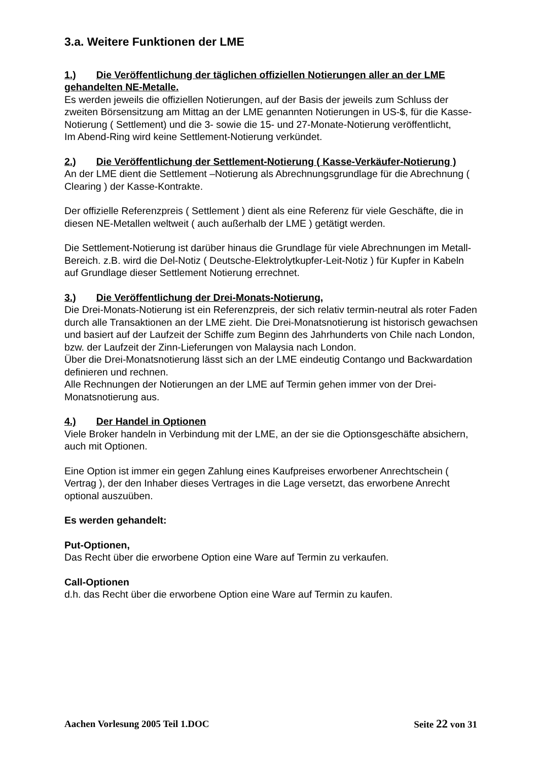3.a. Weitere Funktionen der LME
1.) Die Veröffentlichung der täglichen offiziellen Notierungen aller an der LME gehandelten NE-Metalle.
Es werden jeweils die offiziellen Notierungen, auf der Basis der jeweils zum Schluss der zweiten Börsensitzung am Mittag an der LME genannten Notierungen in US-$, für die Kasse-Notierung ( Settlement) und die 3- sowie die 15- und 27-Monate-Notierung veröffentlicht,
Im Abend-Ring wird keine Settlement-Notierung verkündet.
2.) Die Veröffentlichung der Settlement-Notierung ( Kasse-Verkäufer-Notierung )
An der LME dient die Settlement –Notierung als Abrechnungsgrundlage für die Abrechnung ( Clearing ) der Kasse-Kontrakte.
Der offizielle Referenzpreis ( Settlement ) dient als eine Referenz für viele Geschäfte, die in diesen NE-Metallen weltweit ( auch außerhalb der LME ) getätigt werden.
Die Settlement-Notierung ist darüber hinaus die Grundlage für viele Abrechnungen im Metall-Bereich. z.B. wird die Del-Notiz ( Deutsche-Elektrolytkupfer-Leit-Notiz ) für Kupfer in Kabeln auf Grundlage dieser Settlement Notierung errechnet.
3.) Die Veröffentlichung der Drei-Monats-Notierung,
Die Drei-Monats-Notierung ist ein Referenzpreis, der sich relativ termin-neutral als roter Faden durch alle Transaktionen an der LME zieht. Die Drei-Monatsnotierung ist historisch gewachsen und basiert auf der Laufzeit der Schiffe zum Beginn des Jahrhunderts von Chile nach London, bzw. der Laufzeit der Zinn-Lieferungen von Malaysia nach London.
Über die Drei-Monatsnotierung lässt sich an der LME eindeutig Contango und Backwardation definieren und rechnen.
Alle Rechnungen der Notierungen an der LME auf Termin gehen immer von der Drei-Monatsnotierung aus.
4.) Der Handel in Optionen
Viele Broker handeln in Verbindung mit der LME, an der sie die Optionsgeschäfte absichern, auch mit Optionen.
Eine Option ist immer ein gegen Zahlung eines Kaufpreises erworbener Anrechtschein ( Vertrag ), der den Inhaber dieses Vertrages in die Lage versetzt, das erworbene Anrecht optional auszuüben.
Es werden gehandelt:
Put-Optionen,
Das Recht über die erworbene Option eine Ware auf Termin zu verkaufen.
Call-Optionen
d.h. das Recht über die erworbene Option eine Ware auf Termin zu kaufen.
Aachen Vorlesung 2005 Teil 1.DOC Seite 22 von 31